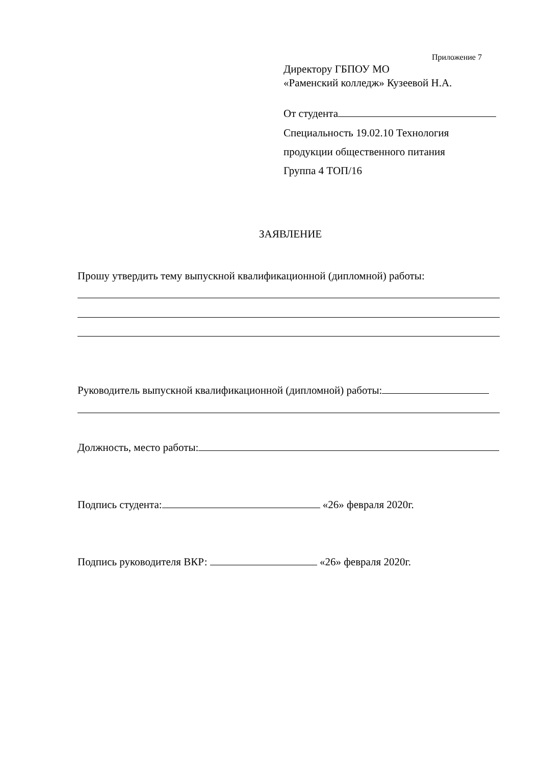Приложение 7
Директору ГБПОУ МО
«Раменский колледж» Кузеевой Н.А.
От студента
Специальность 19.02.10 Технология
продукции общественного питания
Группа 4 ТОП/16
ЗАЯВЛЕНИЕ
Прошу утвердить тему выпускной квалификационной (дипломной) работы:
Руководитель выпускной квалификационной (дипломной) работы:
Должность, место работы:
Подпись студента: «26» февраля 2020г.
Подпись руководителя ВКР: «26» февраля 2020г.